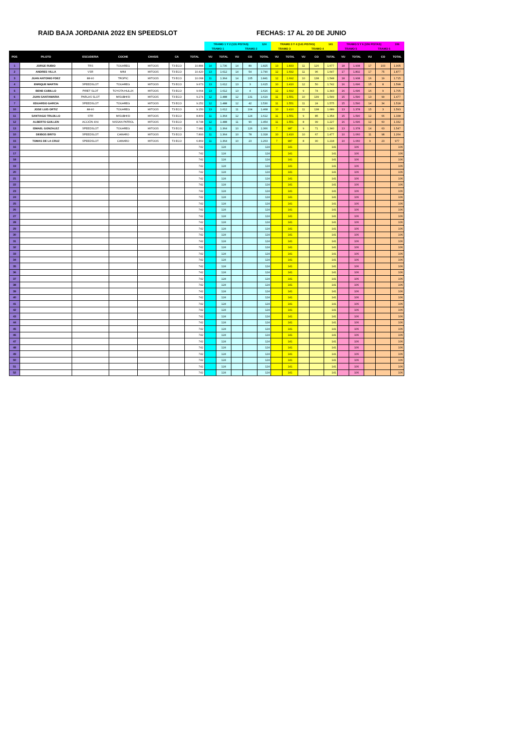RAID BAJA JORDANIA 2022 EN SPEEDSLOT FECHAS: 17 AL 20 DE JUNIO
| | | | | | | | TRAMO 1 Y 2 (131 PISTAS) | | | | 124 | TRAMO 3 Y 4 (141 PISTAS) | | | | 141 | TRAMO 5 Y 6 (106 PISTAS) | | | | 106 |
| | | | | | | | TRAMO 1 | | TRAMO 2 | | | TRAMO 3 | | TRAMO 4 | | | TRAMO 5 | | TRAMO 6 | | |
| POS | PILOTO | ESCUDERIA | COCHE | CHASIS | CA | TOTAL | VU | TOTAL | VU | CO | TOTAL | VU | TOTAL | VU | CO | TOTAL | VU | TOTAL | VU | CO | TOTAL |
| 1 | JORGE RUBIO | TRS | TOUAREG | MITOOS | T3 ECO | 10.884 | 14 | 1.736 | 14 | 89 | 1.825 | 13 | 1.833 | 11 | 126 | 1.677 | 18 | 1.908 | 17 | 103 | 1.905 |
| 2 | ANDRES VILLA | VSR | MINI | MITOOS | T3 ECO | 10.420 | 13 | 1.612 | 14 | 54 | 1.790 | 12 | 1.692 | 11 | 96 | 1.647 | 17 | 1.802 | 17 | 75 | 1.877 |
| 3 | JUAN ANTONIO FDEZ | 88-90 | TROPIC | MITOOS | T3 ECO | 10.068 | 11 | 1.364 | 14 | 105 | 1.841 | 12 | 1.692 | 10 | 138 | 1.548 | 18 | 1.908 | 16 | 19 | 1.715 |
| 4 | ENRIQUE MARTIN | SPEEDSLOT | TOUAREG | MITOOS | T3 ECO | 9.673 | 13 | 1.612 | 13 | 3 | 1.615 | 10 | 1.410 | 12 | 50 | 1.742 | 16 | 1.696 | 15 | 8 | 1.598 |
| 5 | BENE CUBILLO | PIRET SLOT | TOYOTA HULUX | MITOOS | T3 ECO | 9.664 | 13 | 1.612 | 13 | 4 | 1.616 | 12 | 1.692 | 9 | 74 | 1.343 | 16 | 1.696 | 16 | 9 | 1.705 |
| 6 | JUAN SANTAMARIA | PARLAS SLOT | MISUBHISI | MITOOS | T3 ECO | 9.274 | 12 | 1.488 | 12 | 131 | 1.619 | 11 | 1.551 | 10 | 139 | 1.549 | 15 | 1.590 | 13 | 99 | 1.477 |
| 7 | EDUARDO GARCIA | SPEEDSLOT | TOUAREG | MITOOS | T3 ECO | 9.252 | 12 | 1.488 | 12 | 42 | 1.530 | 11 | 1.551 | 11 | 24 | 1.575 | 15 | 1.590 | 14 | 34 | 1.518 |
| 10 | JOSE LUIS ORTIZ | 88-90 | TOUAREG | MITOOS | T3 ECO | 9.150 | 13 | 1.612 | 11 | 104 | 1.468 | 10 | 1.410 | 11 | 138 | 1.689 | 13 | 1.378 | 15 | 3 | 1.593 |
| 11 | SANTIAGO TRUJILLO | STR | MISUBHISI | MITOOS | T3 ECO | 8.809 | 11 | 1.364 | 12 | 124 | 1.612 | 11 | 1.551 | 9 | 85 | 1.354 | 15 | 1.590 | 12 | 66 | 1.338 |
| 12 | ALBERTO GUILLEN | ACCIÓN 4X4 | NISSAN PATROL | MITOOS | T3 ECO | 8.748 | 12 | 1.488 | 11 | 90 | 1.454 | 11 | 1.551 | 8 | 99 | 1.227 | 16 | 1.696 | 12 | 60 | 1.332 |
| 13 | ISMAEL GONZALEZ | SPEEDSLOT | TOUAREG | MITOOS | T3 ECO | 7.982 | 11 | 1.364 | 10 | 126 | 1.366 | 7 | 987 | 9 | 71 | 1.340 | 13 | 1.378 | 14 | 63 | 1.547 |
| 10 | DEIBOS BRITO | SPEEDSLOT | CAMARO | MITOOS | T3 ECO | 7.893 | 11 | 1.364 | 10 | 78 | 1.318 | 10 | 1.410 | 10 | 67 | 1.477 | 10 | 1.060 | 11 | 98 | 1.264 |
| 15 | TOMAS DE LA CRUZ | SPEEDSLOT | CAMARO | MITOOS | T3 ECO | 6.869 | 11 | 1.364 | 10 | 23 | 1.263 | 7 | 987 | 8 | 90 | 1.218 | 10 | 1.060 | 9 | 23 | 977 |
| 16 | | | | | | 742 | | 124 | | | 124 | | 141 | | | 141 | | 106 | | | 106 |
| 17 | | | | | | 742 | | 124 | | | 124 | | 141 | | | 141 | | 106 | | | 106 |
| 18 | | | | | | 742 | | 124 | | | 124 | | 141 | | | 141 | | 106 | | | 106 |
| 19 | | | | | | 742 | | 124 | | | 124 | | 141 | | | 141 | | 106 | | | 106 |
| 20 | | | | | | 742 | | 124 | | | 124 | | 141 | | | 141 | | 106 | | | 106 |
| 21 | | | | | | 742 | | 124 | | | 124 | | 141 | | | 141 | | 106 | | | 106 |
| 22 | | | | | | 742 | | 124 | | | 124 | | 141 | | | 141 | | 106 | | | 106 |
| 23 | | | | | | 742 | | 124 | | | 124 | | 141 | | | 141 | | 106 | | | 106 |
| 24 | | | | | | 742 | | 124 | | | 124 | | 141 | | | 141 | | 106 | | | 106 |
| 25 | | | | | | 742 | | 124 | | | 124 | | 141 | | | 141 | | 106 | | | 106 |
| 26 | | | | | | 742 | | 124 | | | 124 | | 141 | | | 141 | | 106 | | | 106 |
| 27 | | | | | | 742 | | 124 | | | 124 | | 141 | | | 141 | | 106 | | | 106 |
| 28 | | | | | | 742 | | 124 | | | 124 | | 141 | | | 141 | | 106 | | | 106 |
| 29 | | | | | | 742 | | 124 | | | 124 | | 141 | | | 141 | | 106 | | | 106 |
| 30 | | | | | | 742 | | 124 | | | 124 | | 141 | | | 141 | | 106 | | | 106 |
| 31 | | | | | | 742 | | 124 | | | 124 | | 141 | | | 141 | | 106 | | | 106 |
| 32 | | | | | | 742 | | 124 | | | 124 | | 141 | | | 141 | | 106 | | | 106 |
| 33 | | | | | | 742 | | 124 | | | 124 | | 141 | | | 141 | | 106 | | | 106 |
| 34 | | | | | | 742 | | 124 | | | 124 | | 141 | | | 141 | | 106 | | | 106 |
| 35 | | | | | | 742 | | 124 | | | 124 | | 141 | | | 141 | | 106 | | | 106 |
| 36 | | | | | | 742 | | 124 | | | 124 | | 141 | | | 141 | | 106 | | | 106 |
| 37 | | | | | | 742 | | 124 | | | 124 | | 141 | | | 141 | | 106 | | | 106 |
| 38 | | | | | | 742 | | 124 | | | 124 | | 141 | | | 141 | | 106 | | | 106 |
| 39 | | | | | | 742 | | 124 | | | 124 | | 141 | | | 141 | | 106 | | | 106 |
| 40 | | | | | | 742 | | 124 | | | 124 | | 141 | | | 141 | | 106 | | | 106 |
| 41 | | | | | | 742 | | 124 | | | 124 | | 141 | | | 141 | | 106 | | | 106 |
| 42 | | | | | | 742 | | 124 | | | 124 | | 141 | | | 141 | | 106 | | | 106 |
| 43 | | | | | | 742 | | 124 | | | 124 | | 141 | | | 141 | | 106 | | | 106 |
| 44 | | | | | | 742 | | 124 | | | 124 | | 141 | | | 141 | | 106 | | | 106 |
| 45 | | | | | | 742 | | 124 | | | 124 | | 141 | | | 141 | | 106 | | | 106 |
| 46 | | | | | | 742 | | 124 | | | 124 | | 141 | | | 141 | | 106 | | | 106 |
| 47 | | | | | | 742 | | 124 | | | 124 | | 141 | | | 141 | | 106 | | | 106 |
| 48 | | | | | | 742 | | 124 | | | 124 | | 141 | | | 141 | | 106 | | | 106 |
| 49 | | | | | | 742 | | 124 | | | 124 | | 141 | | | 141 | | 106 | | | 106 |
| 50 | | | | | | 742 | | 124 | | | 124 | | 141 | | | 141 | | 106 | | | 106 |
| 51 | | | | | | 742 | | 124 | | | 124 | | 141 | | | 141 | | 106 | | | 106 |
| 52 | | | | | | 742 | | 124 | | | 124 | | 141 | | | 141 | | 106 | | | 106 |